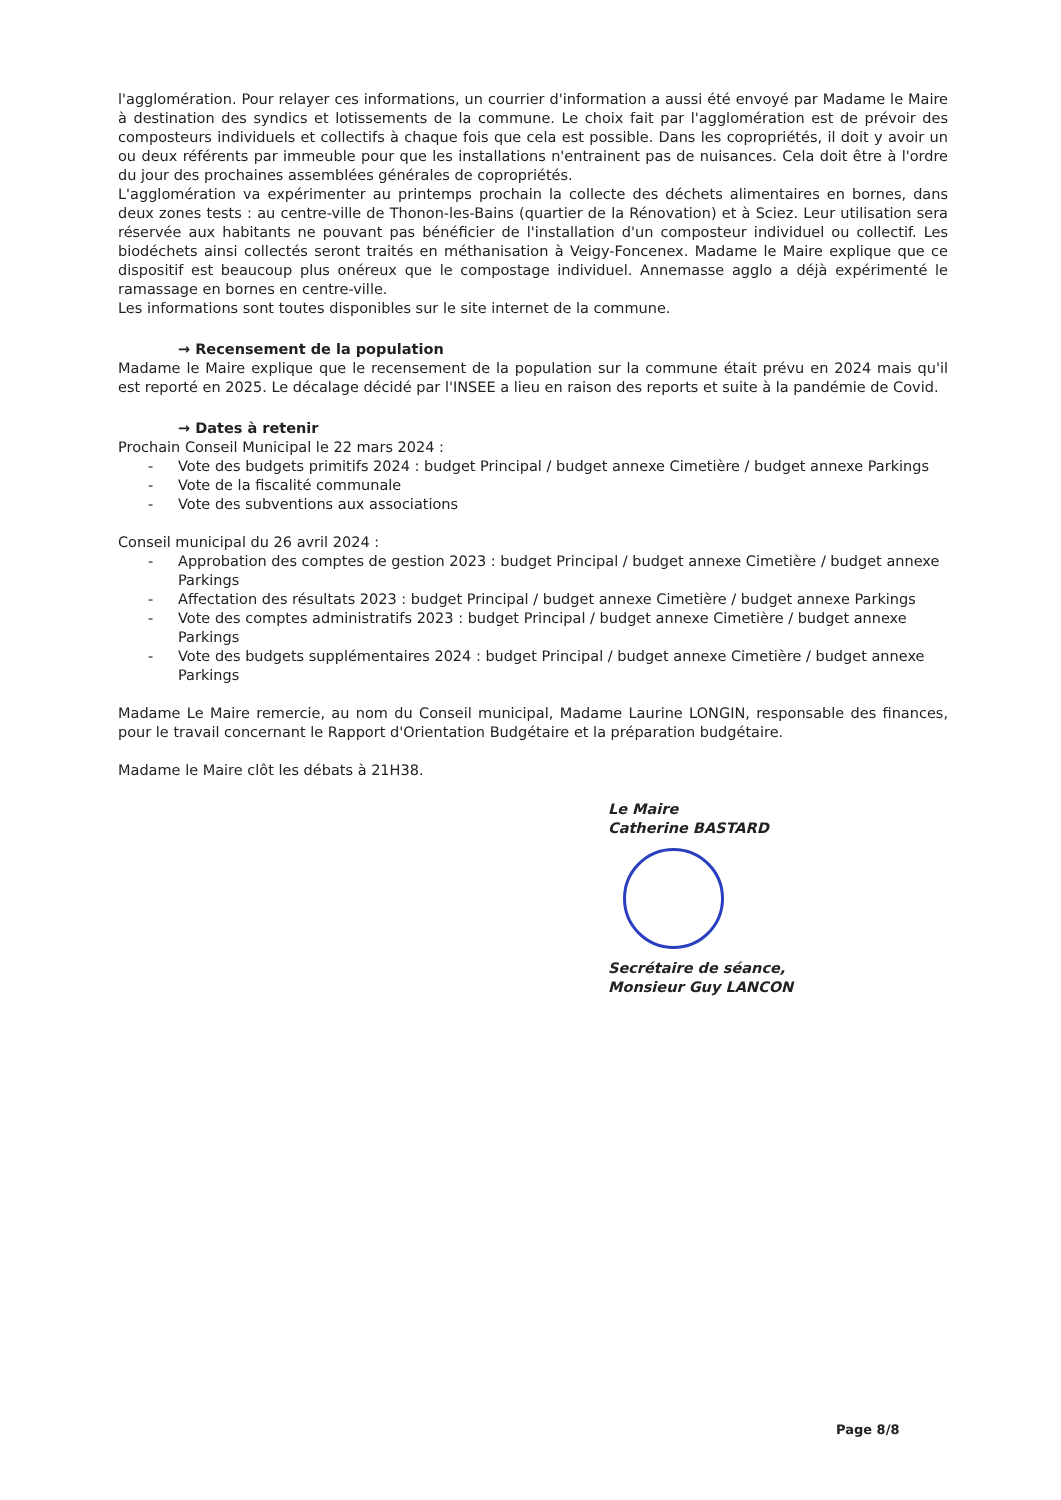l'agglomération. Pour relayer ces informations, un courrier d'information a aussi été envoyé par Madame le Maire à destination des syndics et lotissements de la commune. Le choix fait par l'agglomération est de prévoir des composteurs individuels et collectifs à chaque fois que cela est possible. Dans les copropriétés, il doit y avoir un ou deux référents par immeuble pour que les installations n'entrainent pas de nuisances. Cela doit être à l'ordre du jour des prochaines assemblées générales de copropriétés.
L'agglomération va expérimenter au printemps prochain la collecte des déchets alimentaires en bornes, dans deux zones tests : au centre-ville de Thonon-les-Bains (quartier de la Rénovation) et à Sciez. Leur utilisation sera réservée aux habitants ne pouvant pas bénéficier de l'installation d'un composteur individuel ou collectif. Les biodéchets ainsi collectés seront traités en méthanisation à Veigy-Foncenex. Madame le Maire explique que ce dispositif est beaucoup plus onéreux que le compostage individuel. Annemasse agglo a déjà expérimenté le ramassage en bornes en centre-ville.
Les informations sont toutes disponibles sur le site internet de la commune.
→ Recensement de la population
Madame le Maire explique que le recensement de la population sur la commune était prévu en 2024 mais qu'il est reporté en 2025. Le décalage décidé par l'INSEE a lieu en raison des reports et suite à la pandémie de Covid.
→ Dates à retenir
Prochain Conseil Municipal le 22 mars 2024 :
- Vote des budgets primitifs 2024 : budget Principal / budget annexe Cimetière / budget annexe Parkings
- Vote de la fiscalité communale
- Vote des subventions aux associations
Conseil municipal du 26 avril 2024 :
- Approbation des comptes de gestion 2023 : budget Principal / budget annexe Cimetière / budget annexe Parkings
- Affectation des résultats 2023 : budget Principal / budget annexe Cimetière / budget annexe Parkings
- Vote des comptes administratifs 2023 : budget Principal / budget annexe Cimetière / budget annexe Parkings
- Vote des budgets supplémentaires 2024 : budget Principal / budget annexe Cimetière / budget annexe Parkings
Madame Le Maire remercie, au nom du Conseil municipal, Madame Laurine LONGIN, responsable des finances, pour le travail concernant le Rapport d'Orientation Budgétaire et la préparation budgétaire.
Madame le Maire clôt les débats à 21H38.
Le Maire
Catherine BASTARD
Secrétaire de séance,
Monsieur Guy LANCON
Page 8/8